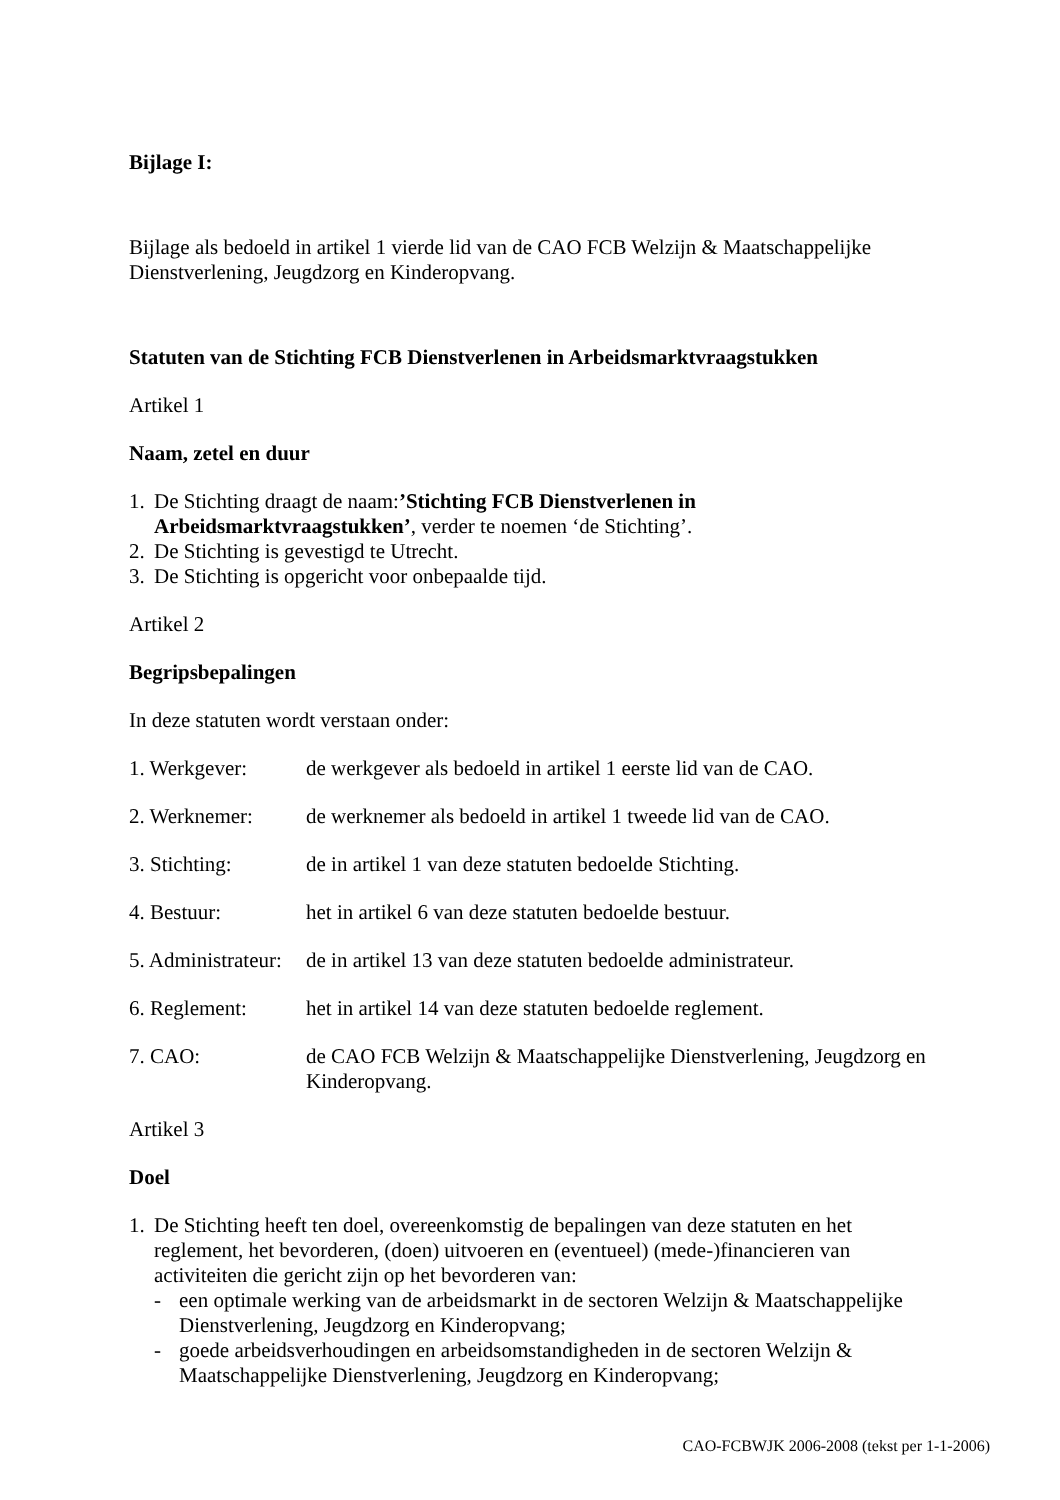Bijlage I:
Bijlage als bedoeld in artikel 1 vierde lid van de CAO FCB Welzijn & Maatschappelijke Dienstverlening, Jeugdzorg en Kinderopvang.
Statuten van de Stichting FCB Dienstverlenen in Arbeidsmarktvraagstukken
Artikel 1
Naam, zetel en duur
1. De Stichting draagt de naam:’Stichting FCB Dienstverlenen in Arbeidsmarktvraagstukken’, verder te noemen ‘de Stichting’.
2. De Stichting is gevestigd te Utrecht.
3. De Stichting is opgericht voor onbepaalde tijd.
Artikel 2
Begripsbepalingen
In deze statuten wordt verstaan onder:
1. Werkgever: de werkgever als bedoeld in artikel 1 eerste lid van de CAO.
2. Werknemer: de werknemer als bedoeld in artikel 1 tweede lid van de CAO.
3. Stichting: de in artikel 1 van deze statuten bedoelde Stichting.
4. Bestuur: het in artikel 6 van deze statuten bedoelde bestuur.
5. Administrateur: de in artikel 13 van deze statuten bedoelde administrateur.
6. Reglement: het in artikel 14 van deze statuten bedoelde reglement.
7. CAO: de CAO FCB Welzijn & Maatschappelijke Dienstverlening, Jeugdzorg en Kinderopvang.
Artikel 3
Doel
1. De Stichting heeft ten doel, overeenkomstig de bepalingen van deze statuten en het reglement, het bevorderen, (doen) uitvoeren en (eventueel) (mede-)financieren van activiteiten die gericht zijn op het bevorderen van:
- een optimale werking van de arbeidsmarkt in de sectoren Welzijn & Maatschappelijke Dienstverlening, Jeugdzorg en Kinderopvang;
- goede arbeidsverhoudingen en arbeidsomstandigheden in de sectoren Welzijn & Maatschappelijke Dienstverlening, Jeugdzorg en Kinderopvang;
CAO-FCBWJK 2006-2008 (tekst per 1-1-2006)